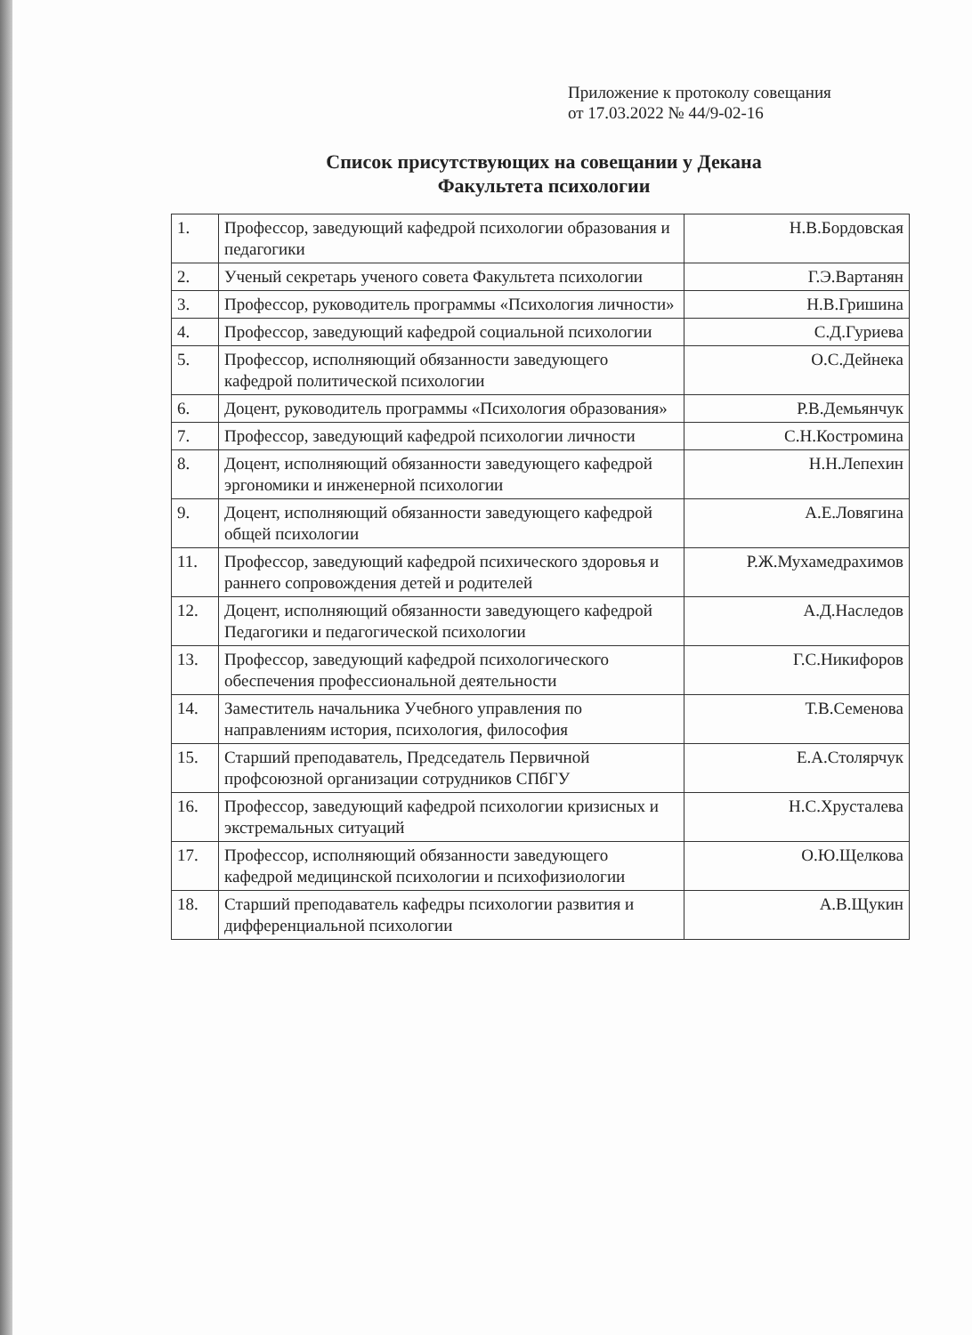Приложение к протоколу совещания
от 17.03.2022 № 44/9-02-16
Список присутствующих на совещании у Декана
Факультета психологии
| 1. | Профессор, заведующий кафедрой психологии образования и педагогики | Н.В.Бордовская |
| 2. | Ученый секретарь ученого совета Факультета психологии | Г.Э.Вартанян |
| 3. | Профессор, руководитель программы «Психология личности» | Н.В.Гришина |
| 4. | Профессор, заведующий кафедрой социальной психологии | С.Д.Гуриева |
| 5. | Профессор, исполняющий обязанности заведующего кафедрой политической психологии | О.С.Дейнека |
| 6. | Доцент, руководитель программы «Психология образования» | Р.В.Демьянчук |
| 7. | Профессор, заведующий кафедрой психологии личности | С.Н.Костромина |
| 8. | Доцент, исполняющий обязанности заведующего кафедрой эргономики и инженерной психологии | Н.Н.Лепехин |
| 9. | Доцент, исполняющий обязанности заведующего кафедрой общей психологии | А.Е.Ловягина |
| 11. | Профессор, заведующий кафедрой психического здоровья и раннего сопровождения детей и родителей | Р.Ж.Мухамедрахимов |
| 12. | Доцент, исполняющий обязанности заведующего кафедрой Педагогики и педагогической психологии | А.Д.Наследов |
| 13. | Профессор, заведующий кафедрой психологического обеспечения профессиональной деятельности | Г.С.Никифоров |
| 14. | Заместитель начальника Учебного управления по направлениям история, психология, философия | Т.В.Семенова |
| 15. | Старший преподаватель, Председатель Первичной профсоюзной организации сотрудников СПбГУ | Е.А.Столярчук |
| 16. | Профессор, заведующий кафедрой психологии кризисных и экстремальных ситуаций | Н.С.Хрусталева |
| 17. | Профессор, исполняющий обязанности заведующего кафедрой медицинской психологии и психофизиологии | О.Ю.Щелкова |
| 18. | Старший преподаватель кафедры психологии развития и дифференциальной психологии | А.В.Щукин |